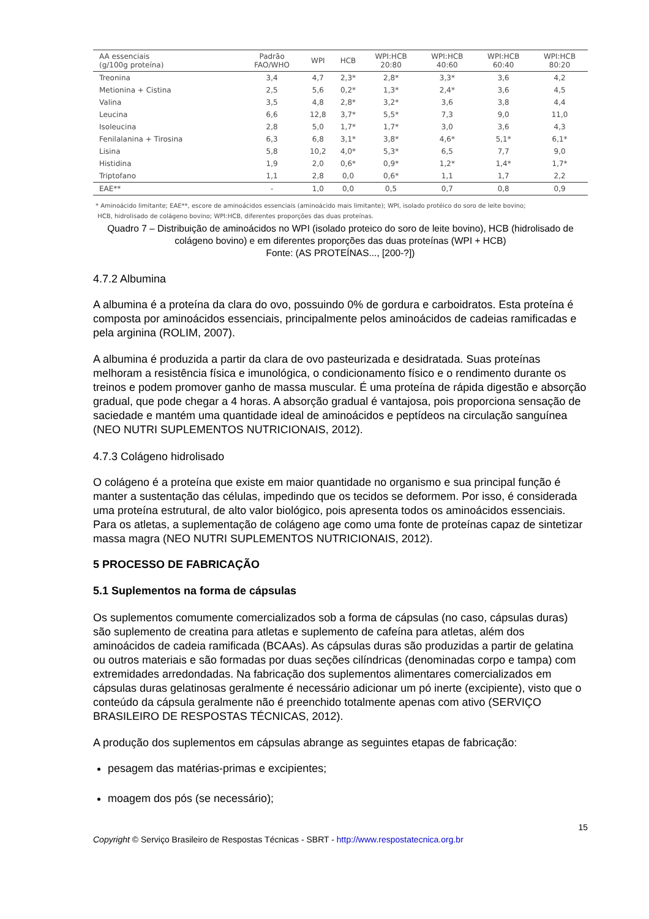| AA essenciais (g/100g proteína) | Padrão FAO/WHO | WPI | HCB | WPI:HCB 20:80 | WPI:HCB 40:60 | WPI:HCB 60:40 | WPI:HCB 80:20 |
| --- | --- | --- | --- | --- | --- | --- | --- |
| Treonina | 3,4 | 4,7 | 2,3* | 2,8* | 3,3* | 3,6 | 4,2 |
| Metionina + Cistina | 2,5 | 5,6 | 0,2* | 1,3* | 2,4* | 3,6 | 4,5 |
| Valina | 3,5 | 4,8 | 2,8* | 3,2* | 3,6 | 3,8 | 4,4 |
| Leucina | 6,6 | 12,8 | 3,7* | 5,5* | 7,3 | 9,0 | 11,0 |
| Isoleucina | 2,8 | 5,0 | 1,7* | 1,7* | 3,0 | 3,6 | 4,3 |
| Fenilalanina + Tirosina | 6,3 | 6,8 | 3,1* | 3,8* | 4,6* | 5,1* | 6,1* |
| Lisina | 5,8 | 10,2 | 4,0* | 5,3* | 6,5 | 7,7 | 9,0 |
| Histidina | 1,9 | 2,0 | 0,6* | 0,9* | 1,2* | 1,4* | 1,7* |
| Triptofano | 1,1 | 2,8 | 0,0 | 0,6* | 1,1 | 1,7 | 2,2 |
| EAE** | - | 1,0 | 0,0 | 0,5 | 0,7 | 0,8 | 0,9 |
* Aminoácido limitante; EAE**, escore de aminoácidos essenciais (aminoácido mais limitante); WPI, isolado protéico do soro de leite bovino;
HCB, hidrolisado de colágeno bovino; WPI:HCB, diferentes proporções das duas proteínas.
Quadro 7 – Distribuição de aminoácidos no WPI (isolado proteico do soro de leite bovino), HCB (hidrolisado de colágeno bovino) e em diferentes proporções das duas proteínas (WPI + HCB)
Fonte: (AS PROTEÍNAS..., [200-?])
4.7.2 Albumina
A albumina é a proteína da clara do ovo, possuindo 0% de gordura e carboidratos. Esta proteína é composta por aminoácidos essenciais, principalmente pelos aminoácidos de cadeias ramificadas e pela arginina (ROLIM, 2007).
A albumina é produzida a partir da clara de ovo pasteurizada e desidratada. Suas proteínas melhoram a resistência física e imunológica, o condicionamento físico e o rendimento durante os treinos e podem promover ganho de massa muscular. É uma proteína de rápida digestão e absorção gradual, que pode chegar a 4 horas. A absorção gradual é vantajosa, pois proporciona sensação de saciedade e mantém uma quantidade ideal de aminoácidos e peptídeos na circulação sanguínea (NEO NUTRI SUPLEMENTOS NUTRICIONAIS, 2012).
4.7.3 Colágeno hidrolisado
O colágeno é a proteína que existe em maior quantidade no organismo e sua principal função é manter a sustentação das células, impedindo que os tecidos se deformem. Por isso, é considerada uma proteína estrutural, de alto valor biológico, pois apresenta todos os aminoácidos essenciais. Para os atletas, a suplementação de colágeno age como uma fonte de proteínas capaz de sintetizar massa magra (NEO NUTRI SUPLEMENTOS NUTRICIONAIS, 2012).
5 PROCESSO DE FABRICAÇÃO
5.1 Suplementos na forma de cápsulas
Os suplementos comumente comercializados sob a forma de cápsulas (no caso, cápsulas duras) são suplemento de creatina para atletas e suplemento de cafeína para atletas, além dos aminoácidos de cadeia ramificada (BCAAs). As cápsulas duras são produzidas a partir de gelatina ou outros materiais e são formadas por duas seções cilíndricas (denominadas corpo e tampa) com extremidades arredondadas. Na fabricação dos suplementos alimentares comercializados em cápsulas duras gelatinosas geralmente é necessário adicionar um pó inerte (excipiente), visto que o conteúdo da cápsula geralmente não é preenchido totalmente apenas com ativo (SERVIÇO BRASILEIRO DE RESPOSTAS TÉCNICAS, 2012).
A produção dos suplementos em cápsulas abrange as seguintes etapas de fabricação:
pesagem das matérias-primas e excipientes;
moagem dos pós (se necessário);
15
Copyright © Serviço Brasileiro de Respostas Técnicas - SBRT - http://www.respostatecnica.org.br